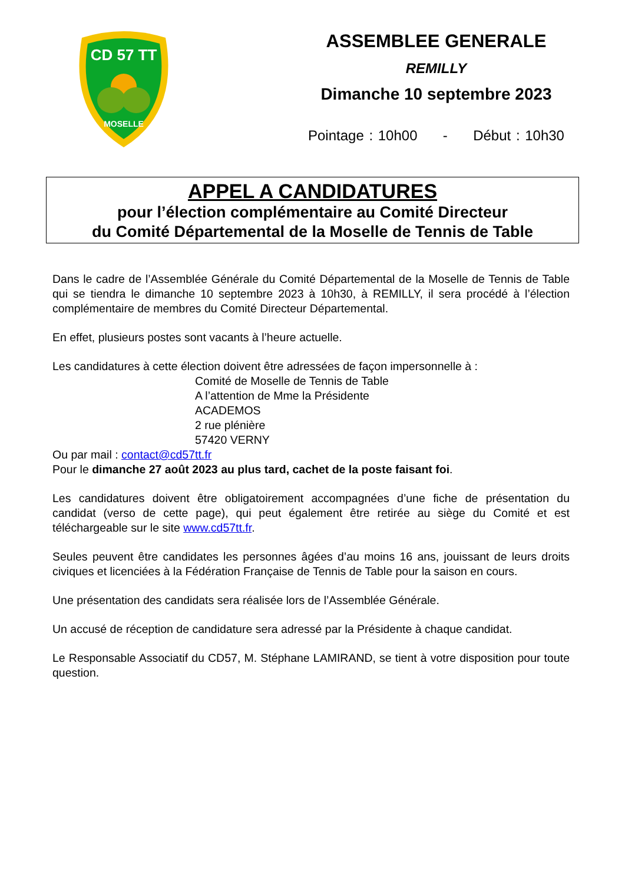CD 57 TT
MOSELLE
ASSEMBLEE GENERALE
REMILLY
Dimanche 10 septembre 2023
Pointage : 10h00 - Début : 10h30
APPEL A CANDIDATURES
pour l’élection complémentaire au Comité Directeur
du Comité Départemental de la Moselle de Tennis de Table
Dans le cadre de l’Assemblée Générale du Comité Départemental de la Moselle de Tennis de Table qui se tiendra le dimanche 10 septembre 2023 à 10h30, à REMILLY, il sera procédé à l’élection complémentaire de membres du Comité Directeur Départemental.
En effet, plusieurs postes sont vacants à l’heure actuelle.
Les candidatures à cette élection doivent être adressées de façon impersonnelle à :
Comité de Moselle de Tennis de Table
A l’attention de Mme la Présidente
ACADEMOS
2 rue plénière
57420 VERNY
Ou par mail : contact@cd57tt.fr
Pour le dimanche 27 août 2023 au plus tard, cachet de la poste faisant foi.
Les candidatures doivent être obligatoirement accompagnées d’une fiche de présentation du candidat (verso de cette page), qui peut également être retirée au siège du Comité et est téléchargeable sur le site www.cd57tt.fr.
Seules peuvent être candidates les personnes âgées d’au moins 16 ans, jouissant de leurs droits civiques et licenciées à la Fédération Française de Tennis de Table pour la saison en cours.
Une présentation des candidats sera réalisée lors de l’Assemblée Générale.
Un accusé de réception de candidature sera adressé par la Présidente à chaque candidat.
Le Responsable Associatif du CD57, M. Stéphane LAMIRAND, se tient à votre disposition pour toute question.